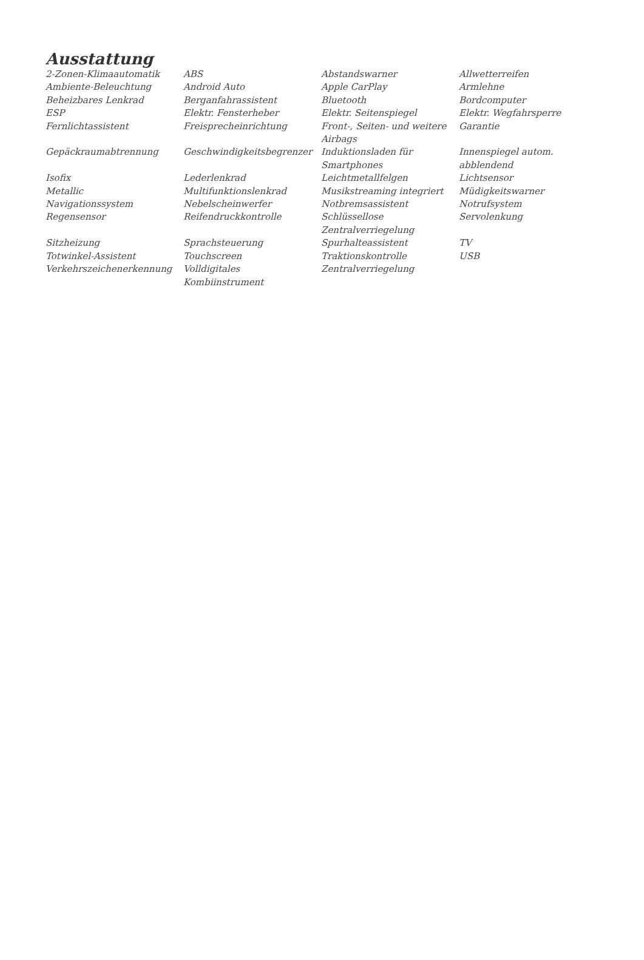Ausstattung
| 2-Zonen-Klimaautomatik | ABS | Abstandswarner | Allwetterreifen |
| Ambiente-Beleuchtung | Android Auto | Apple CarPlay | Armlehne |
| Beheizbares Lenkrad | Berganfahrassistent | Bluetooth | Bordcomputer |
| ESP | Elektr. Fensterheber | Elektr. Seitenspiegel | Elektr. Wegfahrsperre |
| Fernlichtassistent | Freisprecheinrichtung | Front-, Seiten- und weitere Airbags | Garantie |
| Gepäckraumabtrennung | Geschwindigkeitsbegrenzer | Induktionsladen für Smartphones | Innenspiegel autom. abblendend |
| Isofix | Lederlenkrad | Leichtmetallfelgen | Lichtsensor |
| Metallic | Multifunktionslenkrad | Musikstreaming integriert | Müdigkeitswarner |
| Navigationssystem | Nebelscheinwerfer | Notbremsassistent | Notrufsystem |
| Regensensor | Reifendruckkontrolle | Schlüssellose Zentralverriegelung | Servolenkung |
| Sitzheizung | Sprachsteuerung | Spurhalteassistent | TV |
| Totwinkel-Assistent | Touchscreen | Traktionskontrolle | USB |
| Verkehrszeichenerkennung | Volldigitales Kombiinstrument | Zentralverriegelung | |